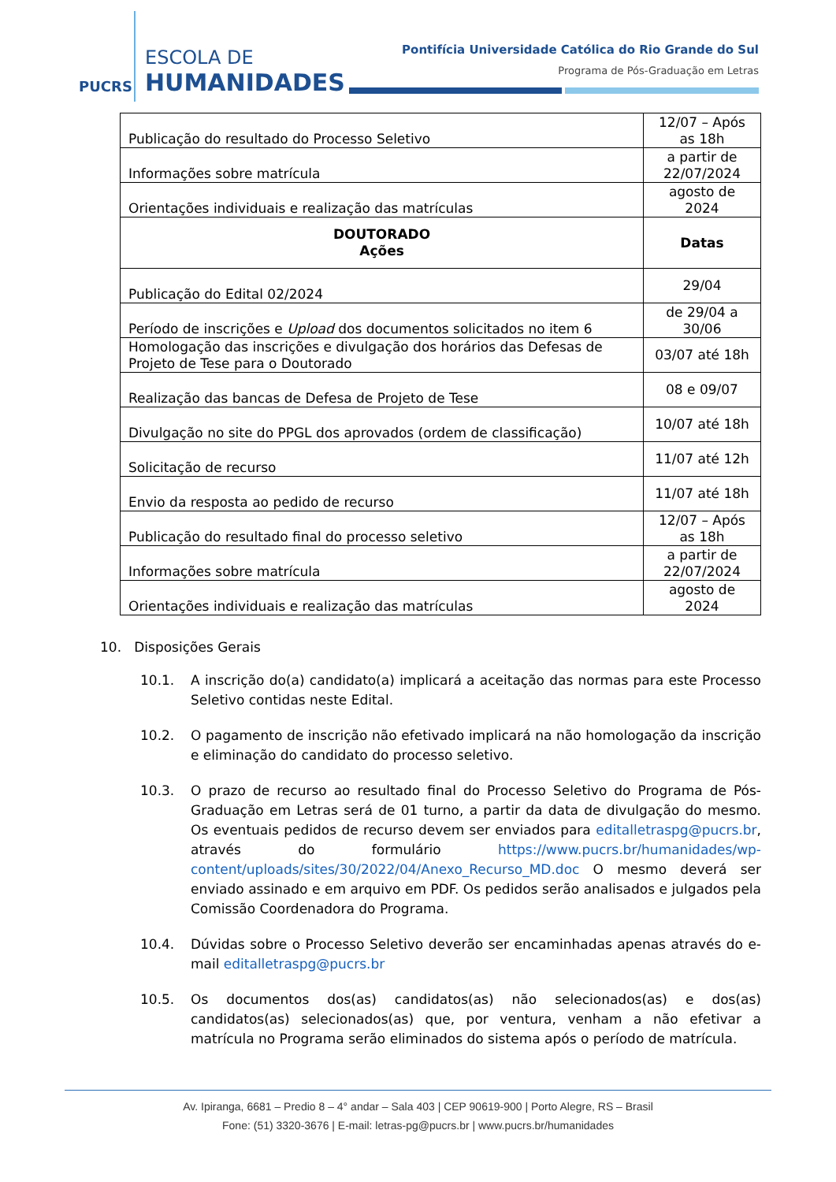PUCRS
ESCOLA DE
HUMANIDADES
Pontifícia Universidade Católica do Rio Grande do Sul
Programa de Pós-Graduação em Letras
| Publicação do resultado do Processo Seletivo | 12/07 – Após as 18h |
| Informações sobre matrícula | a partir de 22/07/2024 |
| Orientações individuais e realização das matrículas | agosto de 2024 |
| DOUTORADO Ações | Datas |
| Publicação do Edital 02/2024 | 29/04 |
| Período de inscrições e Upload dos documentos solicitados no item 6 | de 29/04 a 30/06 |
| Homologação das inscrições e divulgação dos horários das Defesas de Projeto de Tese para o Doutorado | 03/07 até 18h |
| Realização das bancas de Defesa de Projeto de Tese | 08 e 09/07 |
| Divulgação no site do PPGL dos aprovados (ordem de classificação) | 10/07 até 18h |
| Solicitação de recurso | 11/07 até 12h |
| Envio da resposta ao pedido de recurso | 11/07 até 18h |
| Publicação do resultado final do processo seletivo | 12/07 – Após as 18h |
| Informações sobre matrícula | a partir de 22/07/2024 |
| Orientações individuais e realização das matrículas | agosto de 2024 |
10. Disposições Gerais
10.1. A inscrição do(a) candidato(a) implicará a aceitação das normas para este Processo Seletivo contidas neste Edital.
10.2. O pagamento de inscrição não efetivado implicará na não homologação da inscrição e eliminação do candidato do processo seletivo.
10.3. O prazo de recurso ao resultado final do Processo Seletivo do Programa de Pós-Graduação em Letras será de 01 turno, a partir da data de divulgação do mesmo. Os eventuais pedidos de recurso devem ser enviados para editalletraspg@pucrs.br, através do formulário https://www.pucrs.br/humanidades/wp-content/uploads/sites/30/2022/04/Anexo_Recurso_MD.doc O mesmo deverá ser enviado assinado e em arquivo em PDF. Os pedidos serão analisados e julgados pela Comissão Coordenadora do Programa.
10.4. Dúvidas sobre o Processo Seletivo deverão ser encaminhadas apenas através do e-mail editalletraspg@pucrs.br
10.5. Os documentos dos(as) candidatos(as) não selecionados(as) e dos(as) candidatos(as) selecionados(as) que, por ventura, venham a não efetivar a matrícula no Programa serão eliminados do sistema após o período de matrícula.
Av. Ipiranga, 6681 – Predio 8 – 4° andar – Sala 403 | CEP 90619-900 | Porto Alegre, RS – Brasil
Fone: (51) 3320-3676 | E-mail: letras-pg@pucrs.br | www.pucrs.br/humanidades